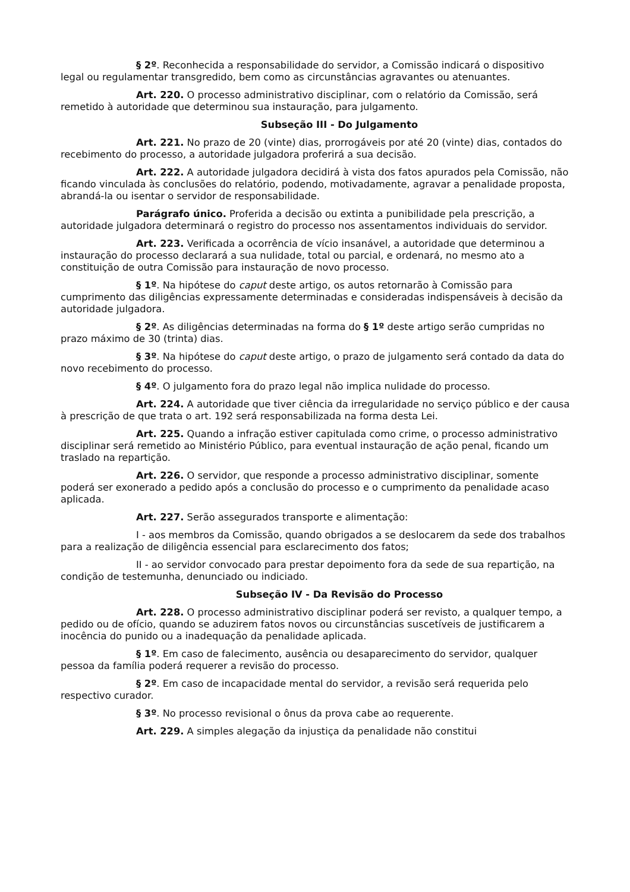§ 2º. Reconhecida a responsabilidade do servidor, a Comissão indicará o dispositivo legal ou regulamentar transgredido, bem como as circunstâncias agravantes ou atenuantes.
Art. 220. O processo administrativo disciplinar, com o relatório da Comissão, será remetido à autoridade que determinou sua instauração, para julgamento.
Subseção III - Do Julgamento
Art. 221. No prazo de 20 (vinte) dias, prorrogáveis por até 20 (vinte) dias, contados do recebimento do processo, a autoridade julgadora proferirá a sua decisão.
Art. 222. A autoridade julgadora decidirá à vista dos fatos apurados pela Comissão, não ficando vinculada às conclusões do relatório, podendo, motivadamente, agravar a penalidade proposta, abrandá-la ou isentar o servidor de responsabilidade.
Parágrafo único. Proferida a decisão ou extinta a punibilidade pela prescrição, a autoridade julgadora determinará o registro do processo nos assentamentos individuais do servidor.
Art. 223. Verificada a ocorrência de vício insanável, a autoridade que determinou a instauração do processo declarará a sua nulidade, total ou parcial, e ordenará, no mesmo ato a constituição de outra Comissão para instauração de novo processo.
§ 1º. Na hipótese do caput deste artigo, os autos retornarão à Comissão para cumprimento das diligências expressamente determinadas e consideradas indispensáveis à decisão da autoridade julgadora.
§ 2º. As diligências determinadas na forma do § 1º deste artigo serão cumpridas no prazo máximo de 30 (trinta) dias.
§ 3º. Na hipótese do caput deste artigo, o prazo de julgamento será contado da data do novo recebimento do processo.
§ 4º. O julgamento fora do prazo legal não implica nulidade do processo.
Art. 224. A autoridade que tiver ciência da irregularidade no serviço público e der causa à prescrição de que trata o art. 192 será responsabilizada na forma desta Lei.
Art. 225. Quando a infração estiver capitulada como crime, o processo administrativo disciplinar será remetido ao Ministério Público, para eventual instauração de ação penal, ficando um traslado na repartição.
Art. 226. O servidor, que responde a processo administrativo disciplinar, somente poderá ser exonerado a pedido após a conclusão do processo e o cumprimento da penalidade acaso aplicada.
Art. 227. Serão assegurados transporte e alimentação:
I - aos membros da Comissão, quando obrigados a se deslocarem da sede dos trabalhos para a realização de diligência essencial para esclarecimento dos fatos;
II - ao servidor convocado para prestar depoimento fora da sede de sua repartição, na condição de testemunha, denunciado ou indiciado.
Subseção IV - Da Revisão do Processo
Art. 228. O processo administrativo disciplinar poderá ser revisto, a qualquer tempo, a pedido ou de ofício, quando se aduzirem fatos novos ou circunstâncias suscetíveis de justificarem a inocência do punido ou a inadequação da penalidade aplicada.
§ 1º. Em caso de falecimento, ausência ou desaparecimento do servidor, qualquer pessoa da família poderá requerer a revisão do processo.
§ 2º. Em caso de incapacidade mental do servidor, a revisão será requerida pelo respectivo curador.
§ 3º. No processo revisional o ônus da prova cabe ao requerente.
Art. 229. A simples alegação da injustiça da penalidade não constitui